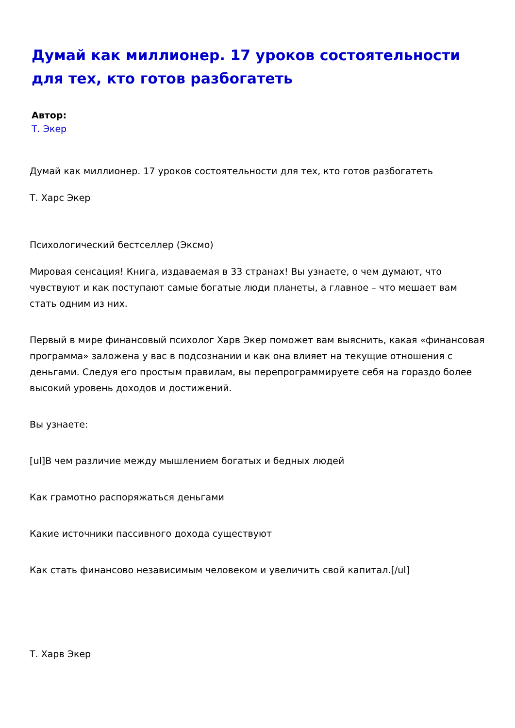Думай как миллионер. 17 уроков состоятельности для тех, кто готов разбогатеть
Автор:
Т. Экер
Думай как миллионер. 17 уроков состоятельности для тех, кто готов разбогатеть
Т. Харс Экер
Психологический бестселлер (Эксмо)
Мировая сенсация! Книга, издаваемая в 33 странах! Вы узнаете, о чем думают, что чувствуют и как поступают самые богатые люди планеты, а главное – что мешает вам стать одним из них.
Первый в мире финансовый психолог Харв Экер поможет вам выяснить, какая «финансовая программа» заложена у вас в подсознании и как она влияет на текущие отношения с деньгами. Следуя его простым правилам, вы перепрограммируете себя на гораздо более высокий уровень доходов и достижений.
Вы узнаете:
[ul]В чем различие между мышлением богатых и бедных людей
Как грамотно распоряжаться деньгами
Какие источники пассивного дохода существуют
Как стать финансово независимым человеком и увеличить свой капитал.[/ul]
Т. Харв Экер